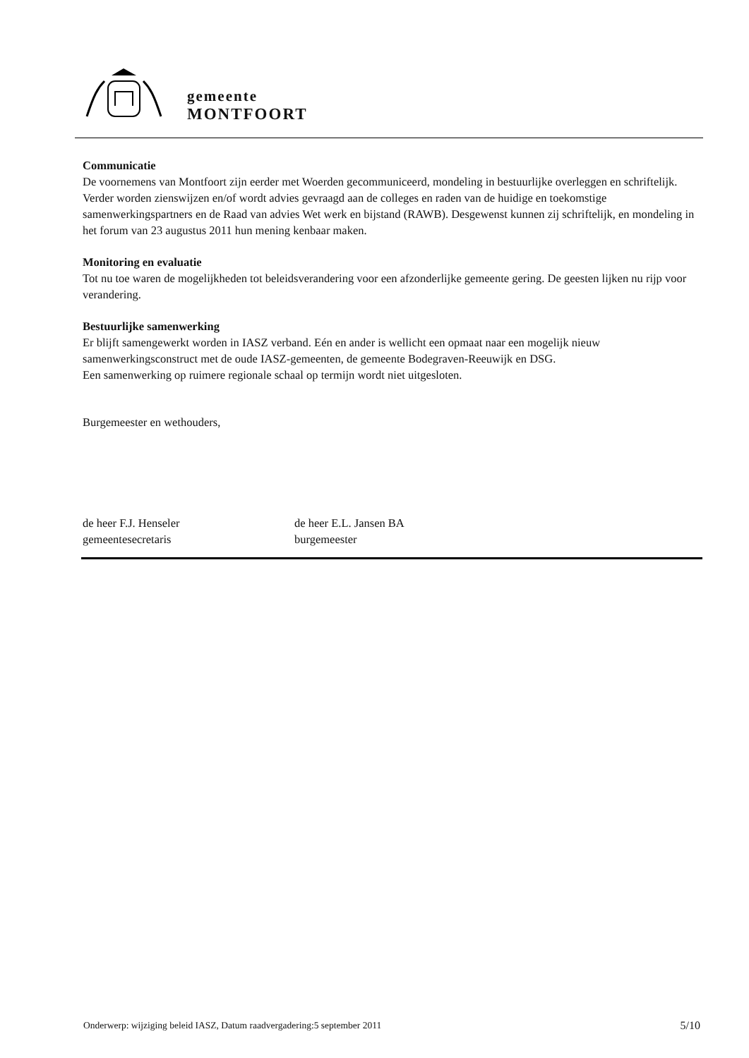gemeente
MONTFOORT
Communicatie
De voornemens van Montfoort zijn eerder met Woerden gecommuniceerd, mondeling in bestuurlijke overleggen en schriftelijk.
Verder worden zienswijzen en/of wordt advies gevraagd aan de colleges en raden van de huidige en toekomstige samenwerkingspartners en de Raad van advies Wet werk en bijstand (RAWB). Desgewenst kunnen zij schriftelijk, en mondeling in het forum van 23 augustus 2011 hun mening kenbaar maken.
Monitoring en evaluatie
Tot nu toe waren de mogelijkheden tot beleidsverandering voor een afzonderlijke gemeente gering. De geesten lijken nu rijp voor verandering.
Bestuurlijke samenwerking
Er blijft samengewerkt worden in IASZ verband. Eén en ander is wellicht een opmaat naar een mogelijk nieuw samenwerkingsconstruct met de oude IASZ-gemeenten, de gemeente Bodegraven-Reeuwijk en DSG.
Een samenwerking op ruimere regionale schaal op termijn wordt niet uitgesloten.
Burgemeester en wethouders,
de heer F.J. Henseler
gemeentesecretaris
de heer E.L. Jansen BA
burgemeester
Onderwerp: wijziging beleid IASZ, Datum raadvergadering:5 september 2011 5/10